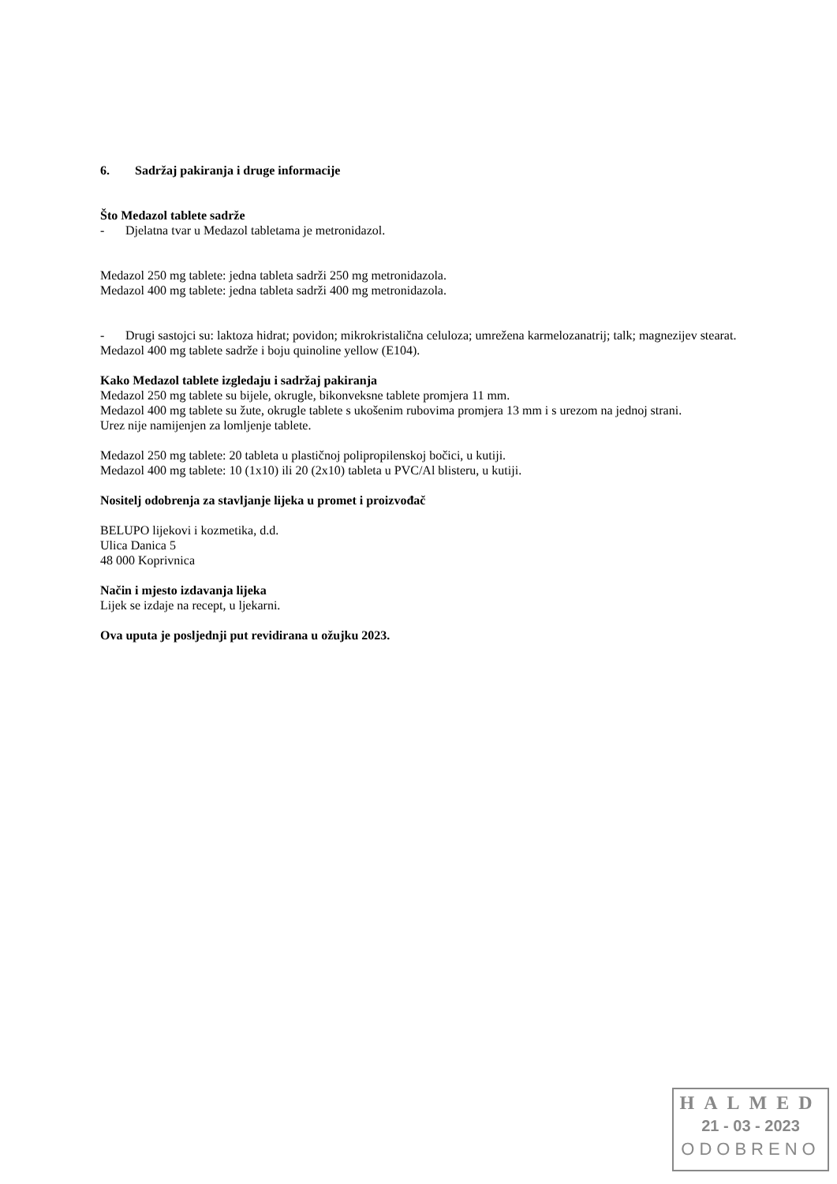6. Sadržaj pakiranja i druge informacije
Što Medazol tablete sadrže
- Djelatna tvar u Medazol tabletama je metronidazol.
Medazol 250 mg tablete: jedna tableta sadrži 250 mg metronidazola.
Medazol 400 mg tablete: jedna tableta sadrži 400 mg metronidazola.
- Drugi sastojci su: laktoza hidrat; povidon; mikrokristalična celuloza; umrežena karmelozanatrij; talk; magnezijev stearat.
Medazol 400 mg tablete sadrže i boju quinoline yellow (E104).
Kako Medazol tablete izgledaju i sadržaj pakiranja
Medazol 250 mg tablete su bijele, okrugle, bikonveksne tablete promjera 11 mm.
Medazol 400 mg tablete su žute, okrugle tablete s ukošenim rubovima promjera 13 mm i s urezom na jednoj strani.
Urez nije namijenjen za lomljenje tablete.
Medazol 250 mg tablete: 20 tableta u plastičnoj polipropilenskoj bočici, u kutiji.
Medazol 400 mg tablete: 10 (1x10) ili 20 (2x10) tableta u PVC/Al blisteru, u kutiji.
Nositelj odobrenja za stavljanje lijeka u promet i proizvođač
BELUPO lijekovi i kozmetika, d.d.
Ulica Danica 5
48 000 Koprivnica
Način i mjesto izdavanja lijeka
Lijek se izdaje na recept, u ljekarni.
Ova uputa je posljednji put revidirana u ožujku 2023.
HALMED
21 - 03 - 2023
ODOBRENO